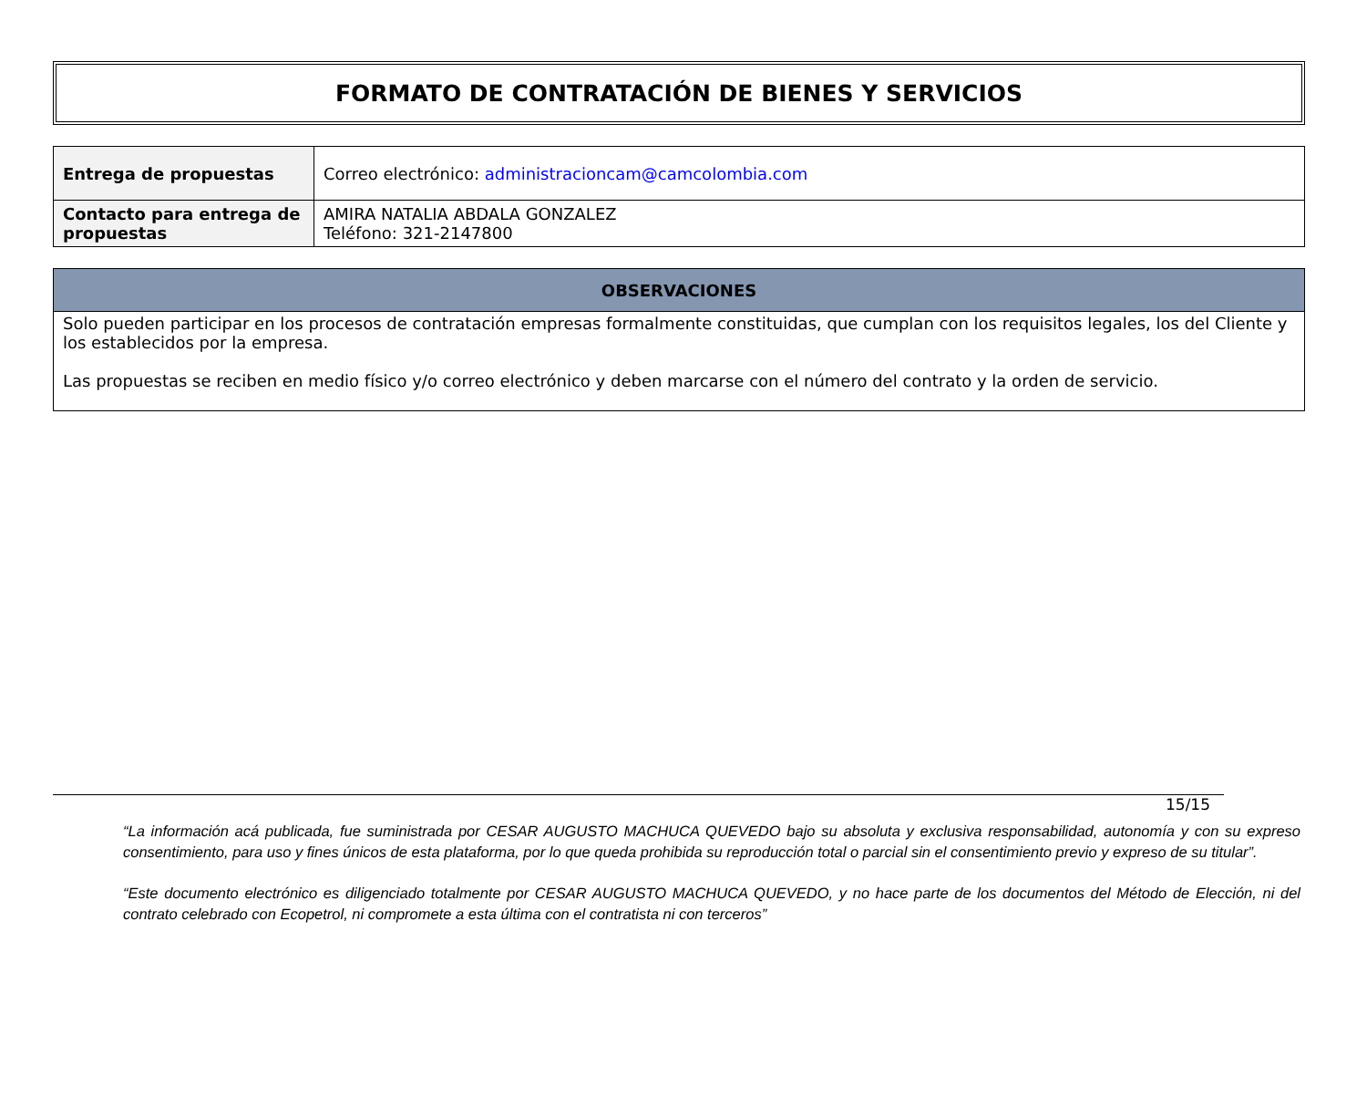FORMATO DE CONTRATACIÓN DE BIENES Y SERVICIOS
| Entrega de propuestas | Correo electrónico: administracioncam@camcolombia.com |
| Contacto para entrega de propuestas | AMIRA NATALIA ABDALA GONZALEZ Teléfono: 321-2147800 |
| OBSERVACIONES |
| --- |
| Solo pueden participar en los procesos de contratación empresas formalmente constituidas, que cumplan con los requisitos legales, los del Cliente y los establecidos por la empresa. Las propuestas se reciben en medio físico y/o correo electrónico y deben marcarse con el número del contrato y la orden de servicio. |
15/15
“La información acá publicada, fue suministrada por CESAR AUGUSTO MACHUCA QUEVEDO bajo su absoluta y exclusiva responsabilidad, autonomía y con su expreso consentimiento, para uso y fines únicos de esta plataforma, por lo que queda prohibida su reproducción total o parcial sin el consentimiento previo y expreso de su titular”.
“Este documento electrónico es diligenciado totalmente por CESAR AUGUSTO MACHUCA QUEVEDO, y no hace parte de los documentos del Método de Elección, ni del contrato celebrado con Ecopetrol, ni compromete a esta última con el contratista ni con terceros”